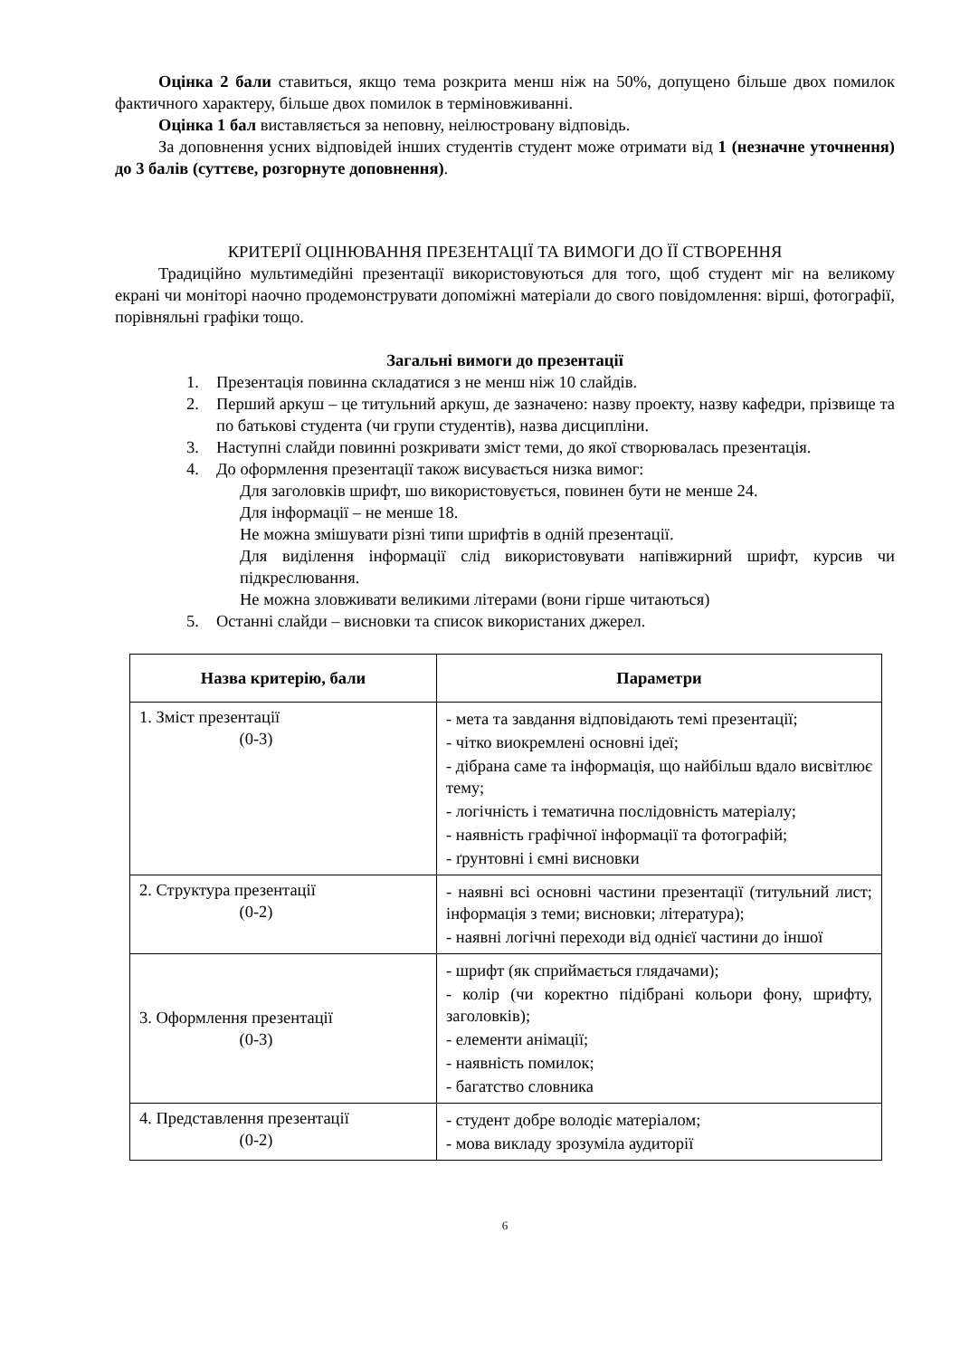Оцінка 2 бали ставиться, якщо тема розкрита менш ніж на 50%, допущено більше двох помилок фактичного характеру, більше двох помилок в терміновживанні.
Оцінка 1 бал виставляється за неповну, неілюстровану відповідь.
За доповнення усних відповідей інших студентів студент може отримати від 1 (незначне уточнення) до 3 балів (суттєве, розгорнуте доповнення).
КРИТЕРІЇ ОЦІНЮВАННЯ ПРЕЗЕНТАЦІЇ ТА ВИМОГИ ДО ЇЇ СТВОРЕННЯ
Традиційно мультимедійні презентації використовуються для того, щоб студент міг на великому екрані чи моніторі наочно продемонструвати допоміжні матеріали до свого повідомлення: вірші, фотографії, порівняльні графіки тощо.
Загальні вимоги до презентації
1. Презентація повинна складатися з не менш ніж 10 слайдів.
2. Перший аркуш – це титульний аркуш, де зазначено: назву проекту, назву кафедри, прізвище та по батькові студента (чи групи студентів), назва дисципліни.
3. Наступні слайди повинні розкривати зміст теми, до якої створювалась презентація.
4. До оформлення презентації також висувається низка вимог:
Для заголовків шрифт, шо використовується, повинен бути не менше 24.
Для інформації – не менше 18.
Не можна змішувати різні типи шрифтів в одній презентації.
Для виділення інформації слід використовувати напівжирний шрифт, курсив чи підкреслювання.
Не можна зловживати великими літерами (вони гірше читаються)
5. Останні слайди – висновки та список використаних джерел.
| Назва критерію, бали | Параметри |
| --- | --- |
| 1. Зміст презентації (0-3) | - мета та завдання відповідають темі презентації; - чітко виокремлені основні ідеї; - дібрана саме та інформація, що найбільш вдало висвітлює тему; - логічність і тематична послідовність матеріалу; - наявність графічної інформації та фотографій; - ґрунтовні і ємні висновки |
| 2. Структура презентації (0-2) | - наявні всі основні частини презентації (титульний лист; інформація з теми; висновки; література); - наявні логічні переходи від однієї частини до іншої |
| 3. Оформлення презентації (0-3) | - шрифт (як сприймається глядачами); - колір (чи коректно підібрані кольори фону, шрифту, заголовків); - елементи анімації; - наявність помилок; - багатство словника |
| 4. Представлення презентації (0-2) | - студент добре володіє матеріалом; - мова викладу зрозуміла аудиторії |
6